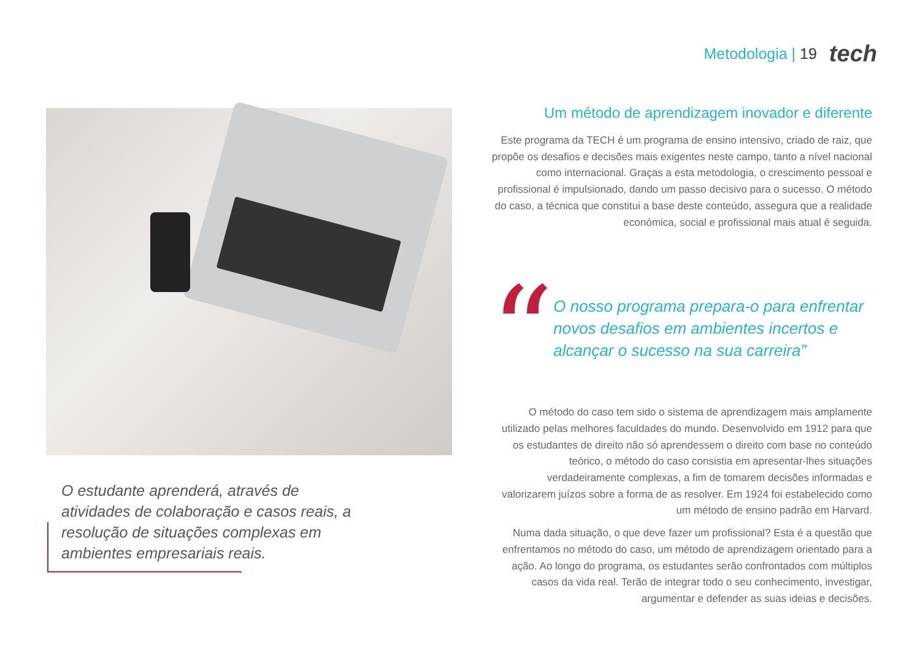Metodologia | 19
tech
O estudante aprenderá, através de atividades de colaboração e casos reais, a resolução de situações complexas em ambientes empresariais reais.
Um método de aprendizagem inovador e diferente
Este programa da TECH é um programa de ensino intensivo, criado de raiz, que propõe os desafios e decisões mais exigentes neste campo, tanto a nível nacional como internacional. Graças a esta metodologia, o crescimento pessoal e profissional é impulsionado, dando um passo decisivo para o sucesso. O método do caso, a técnica que constitui a base deste conteúdo, assegura que a realidade económica, social e profissional mais atual é seguida.
“
O nosso programa prepara-o para enfrentar novos desafios em ambientes incertos e alcançar o sucesso na sua carreira”
O método do caso tem sido o sistema de aprendizagem mais amplamente utilizado pelas melhores faculdades do mundo. Desenvolvido em 1912 para que os estudantes de direito não só aprendessem o direito com base no conteúdo teórico, o método do caso consistia em apresentar-lhes situações verdadeiramente complexas, a fim de tomarem decisões informadas e valorizarem juízos sobre a forma de as resolver. Em 1924 foi estabelecido como um método de ensino padrão em Harvard.
Numa dada situação, o que deve fazer um profissional? Esta é a questão que enfrentamos no método do caso, um método de aprendizagem orientado para a ação. Ao longo do programa, os estudantes serão confrontados com múltiplos casos da vida real. Terão de integrar todo o seu conhecimento, investigar, argumentar e defender as suas ideias e decisões.